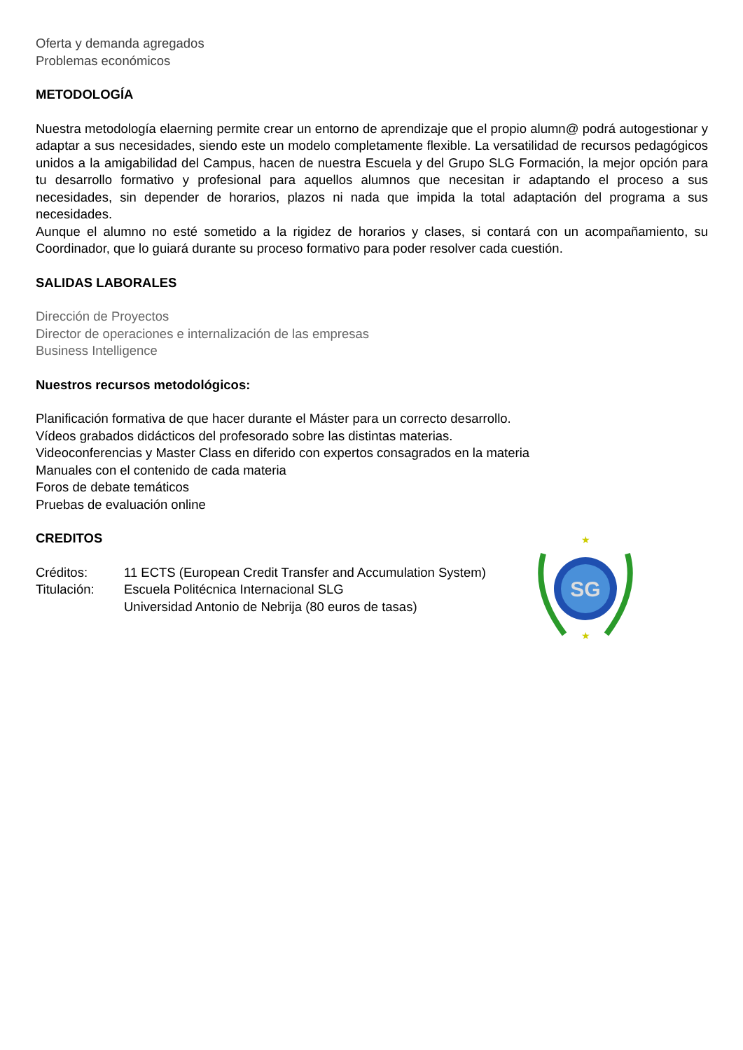Oferta y demanda agregados
Problemas económicos
METODOLOGÍA
Nuestra metodología elaerning permite crear un entorno de aprendizaje que el propio alumn@ podrá autogestionar y adaptar a sus necesidades, siendo este un modelo completamente flexible. La versatilidad de recursos pedagógicos unidos a la amigabilidad del Campus, hacen de nuestra Escuela y del Grupo SLG Formación, la mejor opción para tu desarrollo formativo y profesional para aquellos alumnos que necesitan ir adaptando el proceso a sus necesidades, sin depender de horarios, plazos ni nada que impida la total adaptación del programa a sus necesidades.
Aunque el alumno no esté sometido a la rigidez de horarios y clases, si contará con un acompañamiento, su Coordinador, que lo guiará durante su proceso formativo para poder resolver cada cuestión.
SALIDAS LABORALES
Dirección de Proyectos
Director de operaciones e internalización de las empresas
Business Intelligence
Nuestros recursos metodológicos:
Planificación formativa de que hacer durante el Máster para un correcto desarrollo.
Vídeos grabados didácticos del profesorado sobre las distintas materias.
Videoconferencias y Master Class en diferido con expertos consagrados en la materia
Manuales con el contenido de cada materia
Foros de debate temáticos
Pruebas de evaluación online
CREDITOS
Créditos: 11 ECTS (European Credit Transfer and Accumulation System)
Titulación: Escuela Politécnica Internacional SLG
Universidad Antonio de Nebrija (80 euros de tasas)
SG
★
★